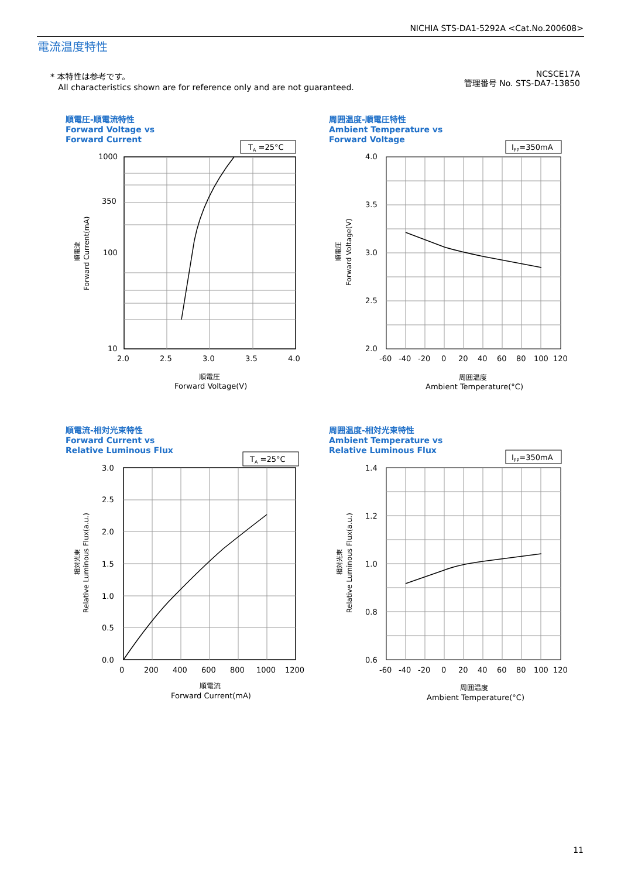NICHIA STS-DA1-5292A <Cat.No.200608>
電流温度特性
* 本特性は参考です。
All characteristics shown are for reference only and are not guaranteed.
NCSCE17A
管理番号 No. STS-DA7-13850
順電圧-順電流特性
Forward Voltage vs
Forward Current
TA =25°C
1000
350
100
10
2.0
2.5
3.0
3.5
4.0
順電圧
Forward Voltage(V)
Forward Current(mA)
順電流
周囲温度-順電圧特性
Ambient Temperature vs
Forward Voltage
IFP=350mA
4.0
3.5
3.0
2.5
2.0
-60
-40
-20
0
20
40
60
80
100
120
周囲温度
Ambient Temperature(°C)
Forward Voltage(V)
順電圧
順電流-相対光束特性
Forward Current vs
Relative Luminous Flux
TA =25°C
3.0
2.5
2.0
1.5
1.0
0.5
0.0
0
200
400
600
800
1000
1200
順電流
Forward Current(mA)
Relative Luminous Flux(a.u.)
相対光束
周囲温度-相対光束特性
Ambient Temperature vs
Relative Luminous Flux
IFP=350mA
1.4
1.2
1.0
0.8
0.6
-60
-40
-20
0
20
40
60
80
100
120
周囲温度
Ambient Temperature(°C)
Relative Luminous Flux(a.u.)
相対光束
11